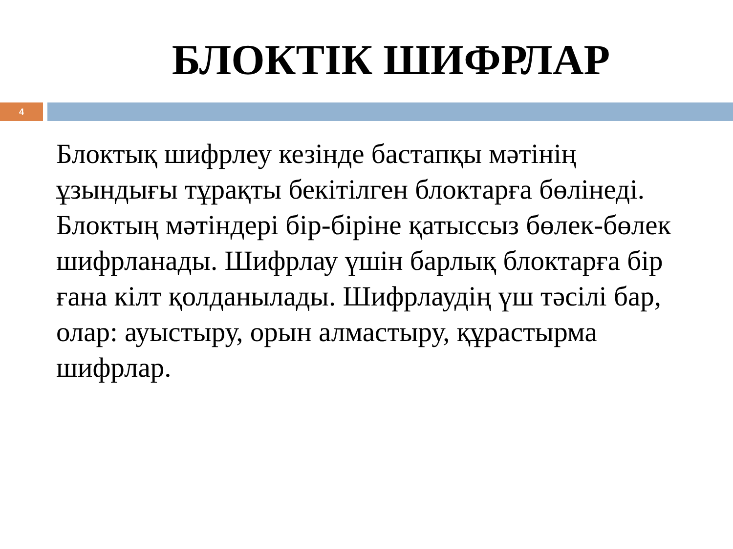БЛОКТІК ШИФРЛАР
4
Блоктық шифрлеу кезінде бастапқы мәтінің ұзындығы тұрақты бекітілген блоктарға бөлінеді. Блоктың мәтіндері бір-біріне қатыссыз бөлек-бөлек шифрланады. Шифрлау үшін барлық блоктарға бір ғана кілт қолданылады. Шифрлаудің үш тәсілі бар, олар: ауыстыру, орын алмастыру, құрастырма шифрлар.